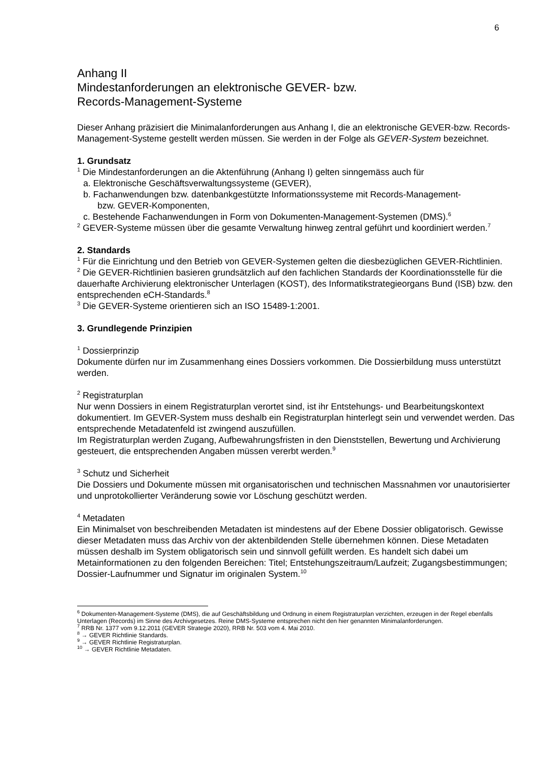6
Anhang II
Mindestanforderungen an elektronische GEVER- bzw.
Records-Management-Systeme
Dieser Anhang präzisiert die Minimalanforderungen aus Anhang I, die an elektronische GEVER-bzw. Records-Management-Systeme gestellt werden müssen. Sie werden in der Folge als GEVER-System bezeichnet.
1. Grundsatz
<sup>1</sup> Die Mindestanforderungen an die Aktenführung (Anhang I) gelten sinngemäss auch für
a. Elektronische Geschäftsverwaltungssysteme (GEVER),
b. Fachanwendungen bzw. datenbankgestützte Informationssysteme mit Records-Management-
bzw. GEVER-Komponenten,
c. Bestehende Fachanwendungen in Form von Dokumenten-Management-Systemen (DMS).<sup>6</sup>
<sup>2</sup> GEVER-Systeme müssen über die gesamte Verwaltung hinweg zentral geführt und koordiniert werden.<sup>7</sup>
2. Standards
<sup>1</sup> Für die Einrichtung und den Betrieb von GEVER-Systemen gelten die diesbezüglichen GEVER-Richtlinien.
<sup>2</sup> Die GEVER-Richtlinien basieren grundsätzlich auf den fachlichen Standards der Koordinationsstelle für die dauerhafte Archivierung elektronischer Unterlagen (KOST), des Informatikstrategieorgans Bund (ISB) bzw. den entsprechenden eCH-Standards.<sup>8</sup>
<sup>3</sup> Die GEVER-Systeme orientieren sich an ISO 15489-1:2001.
3. Grundlegende Prinzipien
<sup>1</sup> Dossierprinzip
Dokumente dürfen nur im Zusammenhang eines Dossiers vorkommen. Die Dossierbildung muss unterstützt werden.
<sup>2</sup> Registraturplan
Nur wenn Dossiers in einem Registraturplan verortet sind, ist ihr Entstehungs- und Bearbeitungskontext dokumentiert. Im GEVER-System muss deshalb ein Registraturplan hinterlegt sein und verwendet werden. Das entsprechende Metadatenfeld ist zwingend auszufüllen.
Im Registraturplan werden Zugang, Aufbewahrungsfristen in den Dienststellen, Bewertung und Archivierung gesteuert, die entsprechenden Angaben müssen vererbt werden.<sup>9</sup>
<sup>3</sup> Schutz und Sicherheit
Die Dossiers und Dokumente müssen mit organisatorischen und technischen Massnahmen vor unautorisierter und unprotokollierter Veränderung sowie vor Löschung geschützt werden.
<sup>4</sup> Metadaten
Ein Minimalset von beschreibenden Metadaten ist mindestens auf der Ebene Dossier obligatorisch. Gewisse dieser Metadaten muss das Archiv von der aktenbildenden Stelle übernehmen können. Diese Metadaten müssen deshalb im System obligatorisch sein und sinnvoll gefüllt werden. Es handelt sich dabei um Metainformationen zu den folgenden Bereichen: Titel; Entstehungszeitraum/Laufzeit; Zugangsbestimmungen; Dossier-Laufnummer und Signatur im originalen System.<sup>10</sup>
<sup>6</sup> Dokumenten-Management-Systeme (DMS), die auf Geschäftsbildung und Ordnung in einem Registraturplan verzichten, erzeugen in der Regel ebenfalls Unterlagen (Records) im Sinne des Archivgesetzes. Reine DMS-Systeme entsprechen nicht den hier genannten Minimalanforderungen.
<sup>7</sup> RRB Nr. 1377 vom 9.12.2011 (GEVER Strategie 2020), RRB Nr. 503 vom 4. Mai 2010.
<sup>8</sup> → GEVER Richtlinie Standards.
<sup>9</sup> → GEVER Richtlinie Registraturplan.
<sup>10</sup> → GEVER Richtlinie Metadaten.